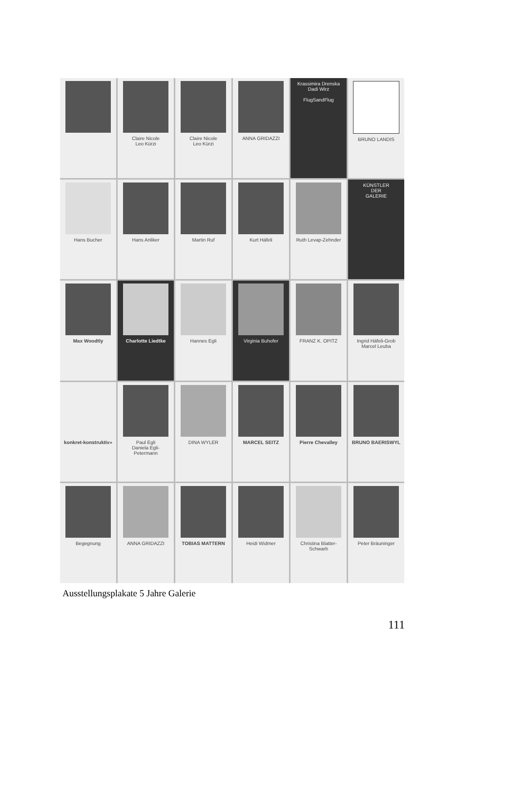Claire Nicole
Leo Kürzi
Claire Nicole
Leo Kürzi
ANNA GRIDAZZI
Krassimira Drenska
Dadi Wirz
FlugSandFlug
BRUNO LANDIS
Hans Bucher
Hans Anliker
Martin Ruf
Kurt Häfeli
Ruth Levap-Zehnder
KÜNSTLER
DER
GALERIE
Max Woodtly
Charlotte Liedtke
Hannes Egli
Virginia Buhofer
FRANZ K. OPITZ
Ingrid Häfeli-Grob
Marcel Leuba
konkret-konstruktiv»
Paul Egli
Daniela Egli-Petermann
DINA WYLER
MARCEL SEITZ
Pierre Chevalley
BRUNO BAERISWYL
Begegnung
ANNA GRIDAZZI
TOBIAS MATTERN
Heidi Widmer
Christina Blatter-Schwarb
Peter Bräuninger
Ausstellungsplakate 5 Jahre Galerie
111